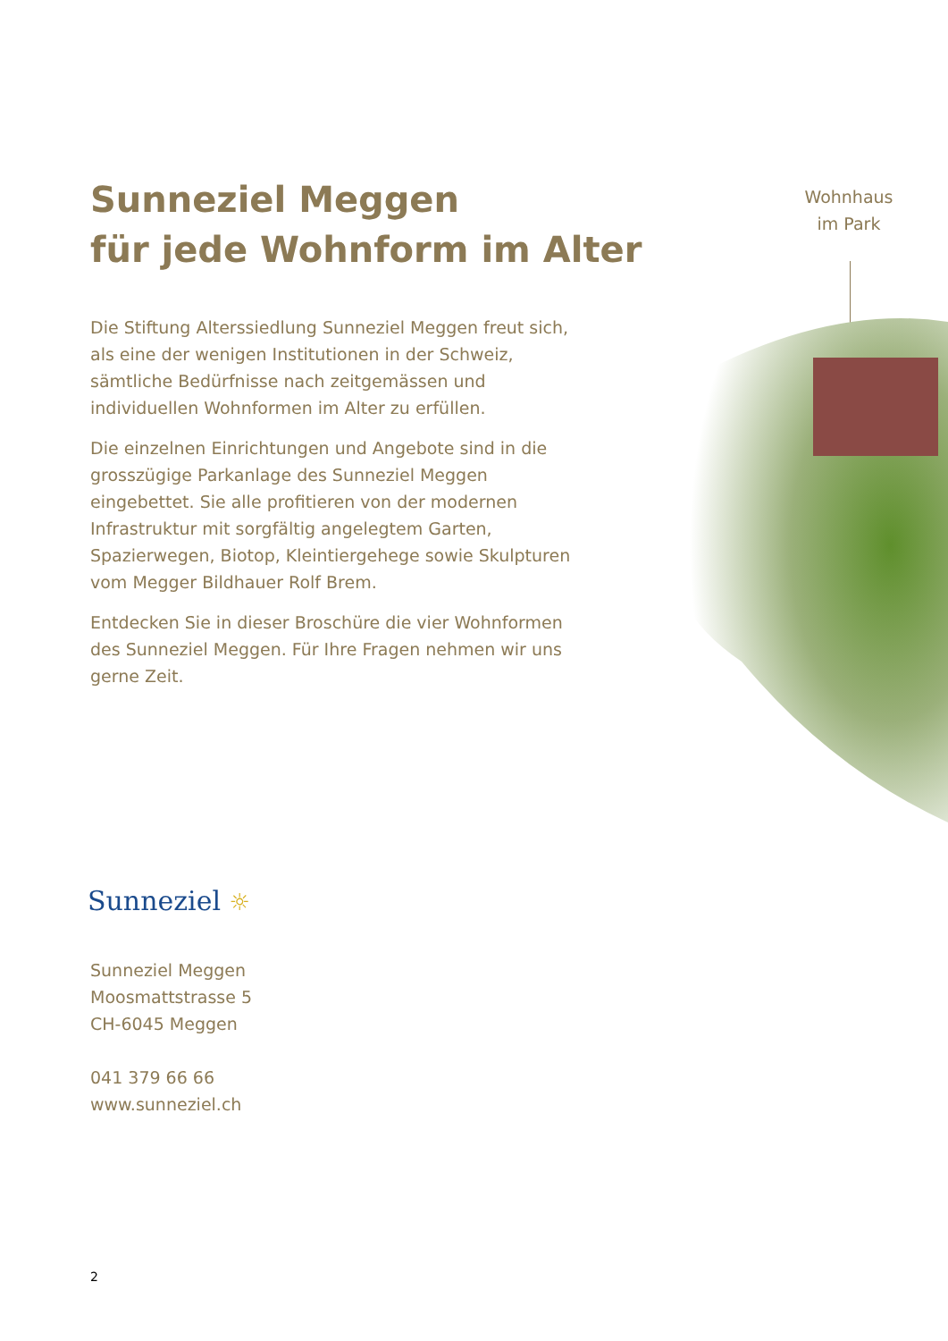Sunneziel Meggen
für jede Wohnform im Alter
Die Stiftung Alterssiedlung Sunneziel Meggen freut sich, als eine der wenigen Institutionen in der Schweiz, sämtliche Bedürfnisse nach zeitgemässen und individuellen Wohnformen im Alter zu erfüllen.
Die einzelnen Einrichtungen und Angebote sind in die grosszügige Parkanlage des Sunneziel Meggen eingebettet. Sie alle profitieren von der modernen Infrastruktur mit sorgfältig angelegtem Garten, Spazierwegen, Biotop, Kleintiergehege sowie Skulpturen vom Megger Bildhauer Rolf Brem.
Entdecken Sie in dieser Broschüre die vier Wohnformen des Sunneziel Meggen. Für Ihre Fragen nehmen wir uns gerne Zeit.
Wohnhaus
im Park
Sunneziel ☼
Sunneziel Meggen
Moosmattstrasse 5
CH-6045 Meggen
041 379 66 66
www.sunneziel.ch
2